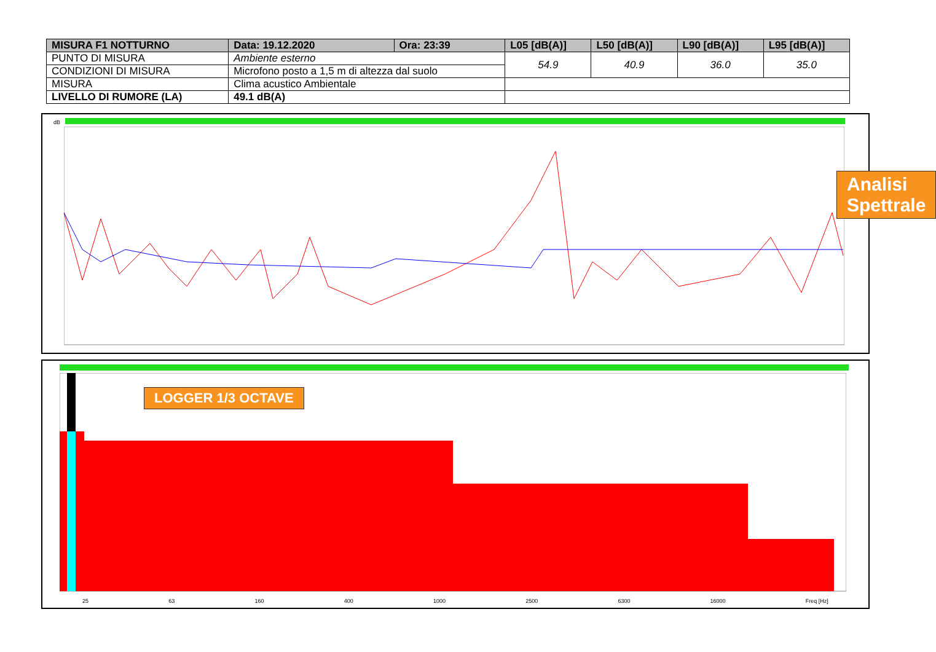| MISURA F1 NOTTURNO | Data: 19.12.2020 | Ora: 23:39 | L05 [dB(A)] | L50 [dB(A)] | L90 [dB(A)] | L95 [dB(A)] |
| --- | --- | --- | --- | --- | --- | --- |
| PUNTO DI MISURA | Ambiente esterno | | 54.9 | 40.9 | 36.0 | 35.0 |
| CONDIZIONI DI MISURA | Microfono posto a 1,5 m di altezza dal suolo | | | | | |
| MISURA | Clima acustico Ambientale | | | | | |
| LIVELLO DI RUMORE (LA) | 49.1 dB(A) | | | | | |
dB
Analisi Spettrale
LOGGER 1/3 OCTAVE
25 63 160 400 1000 2500 6300 16000 Freq [Hz]